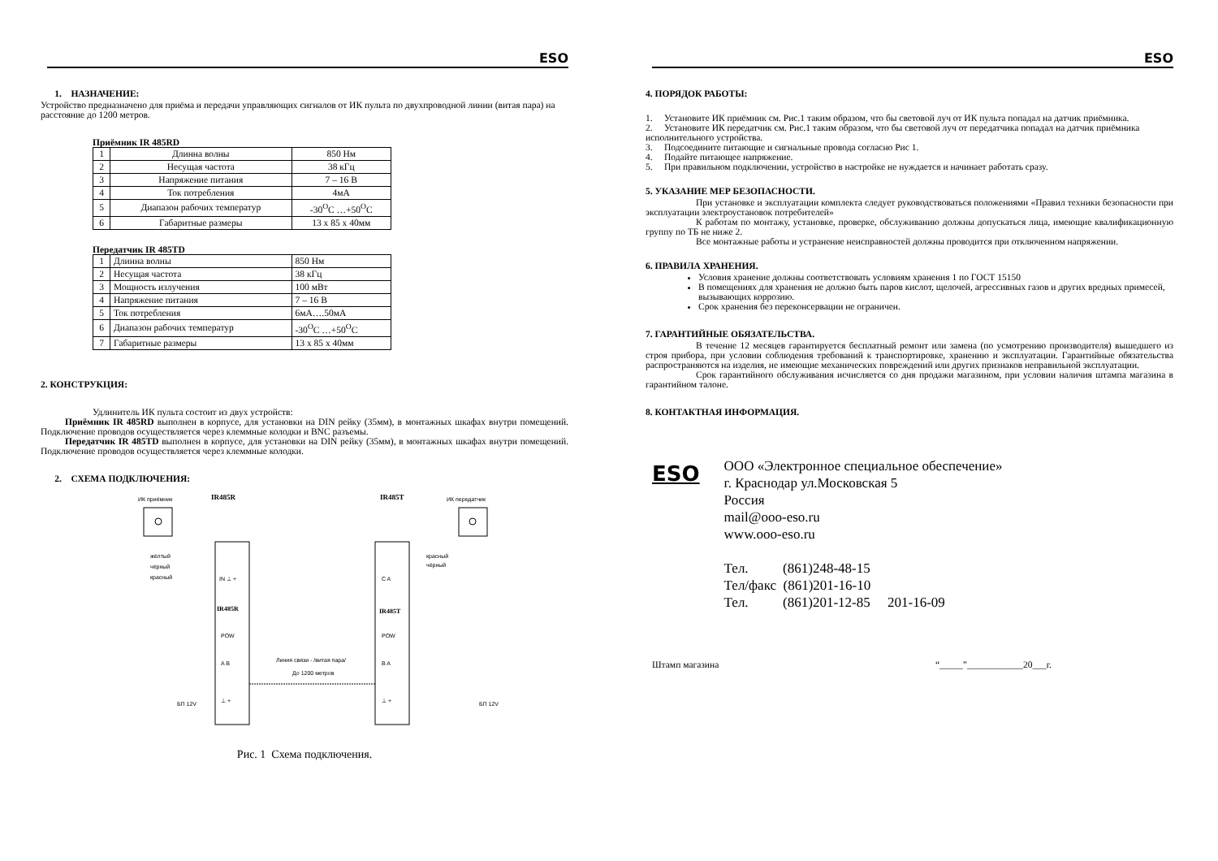ESO
1. НАЗНАЧЕНИЕ:
Устройство предназначено для приёма и передачи управляющих сигналов от ИК пульта по двухпроводной линии (витая пара) на расстояние до 1200 метров.
Приёмник IR 485RD
| 1 | Длинна волны | 850 Нм |
| 2 | Несущая частота | 38 кГц |
| 3 | Напряжение питания | 7 – 16 В |
| 4 | Ток потребления | 4мА |
| 5 | Диапазон рабочих температур | -30<sup>O</sup>C …+50<sup>O</sup>C |
| 6 | Габаритные размеры | 13 x 85 x 40мм |
Передатчик IR 485TD
| 1 | Длинна волны | 850 Нм |
| 2 | Несущая частота | 38 кГц |
| 3 | Мощность излучения | 100 мВт |
| 4 | Напряжение питания | 7 – 16 В |
| 5 | Ток потребления | 6мА….50мА |
| 6 | Диапазон рабочих температур | -30<sup>O</sup>C …+50<sup>O</sup>C |
| 7 | Габаритные размеры | 13 x 85 x 40мм |
2. КОНСТРУКЦИЯ:
Удлинитель ИК пульта состоит из двух устройств:
Приёмник IR 485RD выполнен в корпусе, для установки на DIN рейку (35мм), в монтажных шкафах внутри помещений. Подключение проводов осуществляется через клеммные колодки и BNC разъемы.
Передатчик IR 485TD выполнен в корпусе, для установки на DIN рейку (35мм), в монтажных шкафах внутри помещений. Подключение проводов осуществляется через клеммные колодки.
2. СХЕМА ПОДКЛЮЧЕНИЯ:
ИК приёмник
IR485R
IR485T
ИК передатчик
жёлтый
чёрный
красный
красный
чёрный
IN ⊥ +
C A
IR485R
IR485T
POW
POW
A B
B A
Линия связи - /витая пара/
До 1200 метров
БП 12V
БП 12V
⊥ +
⊥ +
Рис. 1 Схема подключения.
ESO
4. ПОРЯДОК РАБОТЫ:
1. Установите ИК приёмник см. Рис.1 таким образом, что бы световой луч от ИК пульта попадал на датчик приёмника.
2. Установите ИК передатчик см. Рис.1 таким образом, что бы световой луч от передатчика попадал на датчик приёмника исполнительного устройства.
3. Подсоедините питающие и сигнальные провода согласно Рис 1.
4. Подайте питающее напряжение.
5. При правильном подключении, устройство в настройке не нуждается и начинает работать сразу.
5. УКАЗАНИЕ МЕР БЕЗОПАСНОСТИ.
При установке и эксплуатации комплекта следует руководствоваться положениями «Правил техники безопасности при эксплуатации электроустановок потребителей»
К работам по монтажу, установке, проверке, обслуживанию должны допускаться лица, имеющие квалификационную группу по ТБ не ниже 2.
Все монтажные работы и устранение неисправностей должны проводится при отключенном напряжении.
6. ПРАВИЛА ХРАНЕНИЯ.
Условия хранение должны соответствовать условиям хранения 1 по ГОСТ 15150
В помещениях для хранения не должно быть паров кислот, щелочей, агрессивных газов и других вредных примесей, вызывающих коррозию.
Срок хранения без переконсервации не ограничен.
7. ГАРАНТИЙНЫЕ ОБЯЗАТЕЛЬСТВА.
В течение 12 месяцев гарантируется бесплатный ремонт или замена (по усмотрению производителя) вышедшего из строя прибора, при условии соблюдения требований к транспортировке, хранению и эксплуатации. Гарантийные обязательства распространяются на изделия, не имеющие механических повреждений или других признаков неправильной эксплуатации.
Срок гарантийного обслуживания исчисляется со дня продажи магазином, при условии наличия штампа магазина в гарантийном талоне.
8. КОНТАКТНАЯ ИНФОРМАЦИЯ.
ESO
ООО «Электронное специальное обеспечение»
г. Краснодар ул.Московская 5
Россия
mail@ooo-eso.ru
www.ooo-eso.ru
Тел. (861)248-48-15
Тел/факс (861)201-16-10
Тел. (861)201-12-85 201-16-09
Штамп магазина “_____”____________20___г.